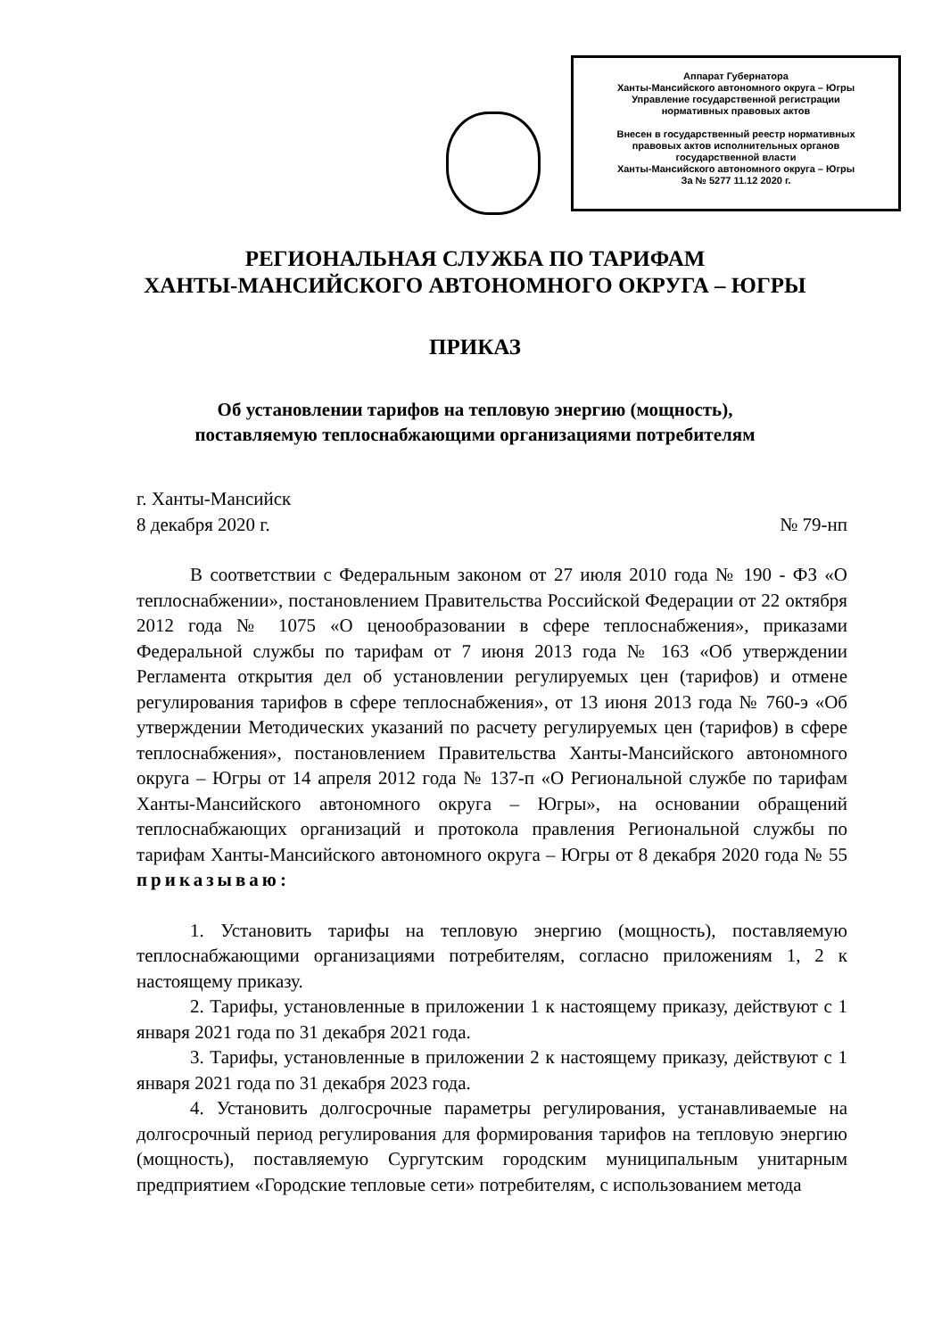Аппарат Губернатора
Ханты-Мансийского автономного округа – Югры
Управление государственной регистрации
нормативных правовых актов
Внесен в государственный реестр нормативных
правовых актов исполнительных органов
государственной власти
Ханты-Мансийского автономного округа – Югры
За № 5277 11.12 2020 г.
РЕГИОНАЛЬНАЯ СЛУЖБА ПО ТАРИФАМ
ХАНТЫ-МАНСИЙСКОГО АВТОНОМНОГО ОКРУГА – ЮГРЫ
ПРИКАЗ
Об установлении тарифов на тепловую энергию (мощность),
поставляемую теплоснабжающими организациями потребителям
г. Ханты-Мансийск
8 декабря 2020 г. № 79-нп
В соответствии с Федеральным законом от 27 июля 2010 года № 190 - ФЗ «О теплоснабжении», постановлением Правительства Российской Федерации от 22 октября 2012 года № 1075 «О ценообразовании в сфере теплоснабжения», приказами Федеральной службы по тарифам от 7 июня 2013 года № 163 «Об утверждении Регламента открытия дел об установлении регулируемых цен (тарифов) и отмене регулирования тарифов в сфере теплоснабжения», от 13 июня 2013 года № 760-э «Об утверждении Методических указаний по расчету регулируемых цен (тарифов) в сфере теплоснабжения», постановлением Правительства Ханты-Мансийского автономного округа – Югры от 14 апреля 2012 года № 137-п «О Региональной службе по тарифам Ханты-Мансийского автономного округа – Югры», на основании обращений теплоснабжающих организаций и протокола правления Региональной службы по тарифам Ханты-Мансийского автономного округа – Югры от 8 декабря 2020 года № 55 приказываю:
1. Установить тарифы на тепловую энергию (мощность), поставляемую теплоснабжающими организациями потребителям, согласно приложениям 1, 2 к настоящему приказу.
2. Тарифы, установленные в приложении 1 к настоящему приказу, действуют с 1 января 2021 года по 31 декабря 2021 года.
3. Тарифы, установленные в приложении 2 к настоящему приказу, действуют с 1 января 2021 года по 31 декабря 2023 года.
4. Установить долгосрочные параметры регулирования, устанавливаемые на долгосрочный период регулирования для формирования тарифов на тепловую энергию (мощность), поставляемую Сургутским городским муниципальным унитарным предприятием «Городские тепловые сети» потребителям, с использованием метода